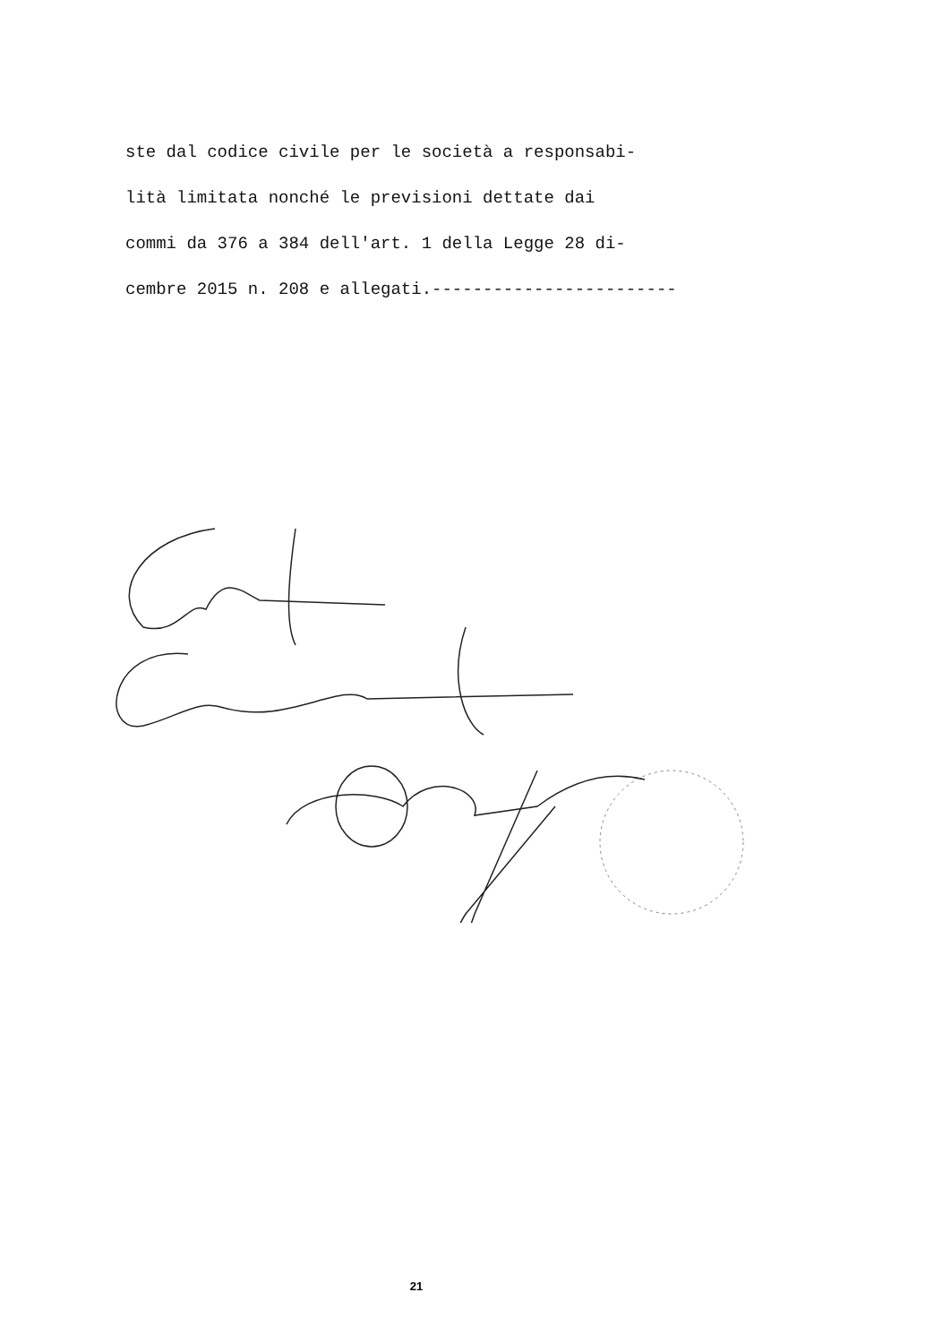ste dal codice civile per le società a responsabi-
lità limitata nonché le previsioni dettate dai
commi da 376 a 384 dell'art. 1 della Legge 28 di-
cembre 2015 n. 208 e allegati.------------------------
21